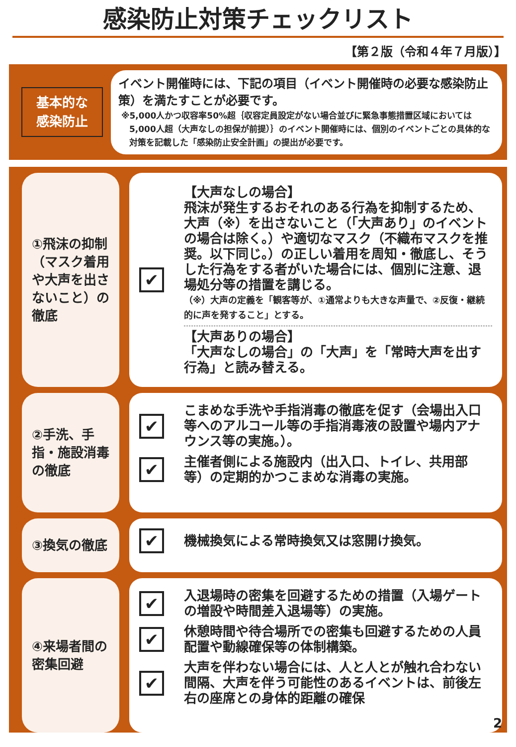感染防止対策チェックリスト
【第２版（令和４年７月版）】
基本的な
感染防止
イベント開催時には、下記の項目（イベント開催時の必要な感染防止策）を満たすことが必要です。
※5,000人かつ収容率50%超｛収容定員設定がない場合並びに緊急事態措置区域においては5,000人超（大声なしの担保が前提）｝のイベント開催時には、個別のイベントごとの具体的な対策を記載した「感染防止安全計画」の提出が必要です。
①飛沫の抑制（マスク着用や大声を出さないこと）の徹底
✔
【大声なしの場合】
飛沫が発生するおそれのある行為を抑制するため、大声（※）を出さないこと（「大声あり」のイベントの場合は除く。）や適切なマスク（不織布マスクを推奨。以下同じ。）の正しい着用を周知・徹底し、そうした行為をする者がいた場合には、個別に注意、退場処分等の措置を講じる。
（※）大声の定義を「観客等が、①通常よりも大きな声量で、②反復・継続的に声を発すること」とする。
【大声ありの場合】
「大声なしの場合」の「大声」を「常時大声を出す行為」と読み替える。
②手洗、手指・施設消毒の徹底
✔
こまめな手洗や手指消毒の徹底を促す（会場出入口等へのアルコール等の手指消毒液の設置や場内アナウンス等の実施。）。
✔
主催者側による施設内（出入口、トイレ、共用部等）の定期的かつこまめな消毒の実施。
③換気の徹底
✔
機械換気による常時換気又は窓開け換気。
④来場者間の密集回避
✔
入退場時の密集を回避するための措置（入場ゲートの増設や時間差入退場等）の実施。
✔
休憩時間や待合場所での密集も回避するための人員配置や動線確保等の体制構築。
✔
大声を伴わない場合には、人と人とが触れ合わない間隔、大声を伴う可能性のあるイベントは、前後左右の座席との身体的距離の確保
2